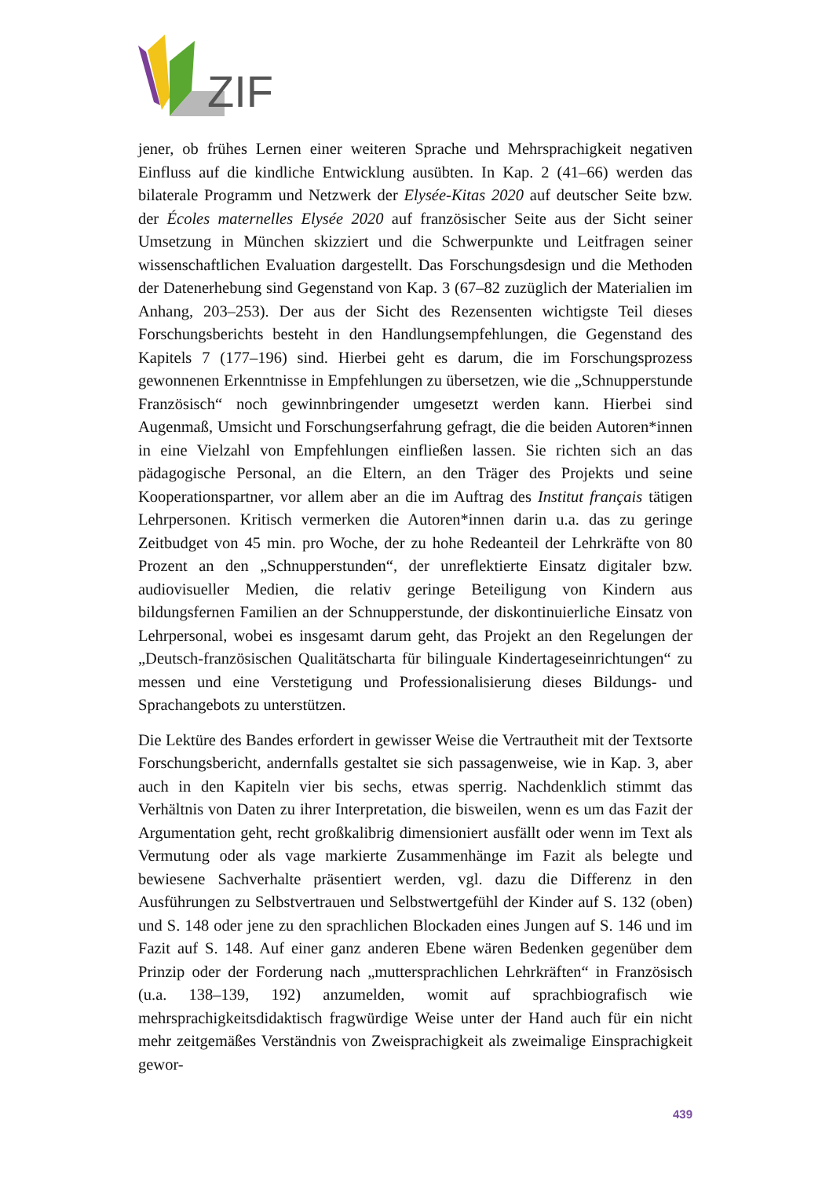ZIF
jener, ob frühes Lernen einer weiteren Sprache und Mehrsprachigkeit negativen Einfluss auf die kindliche Entwicklung ausübten. In Kap. 2 (41–66) werden das bilaterale Programm und Netzwerk der Elysée-Kitas 2020 auf deutscher Seite bzw. der Écoles maternelles Elysée 2020 auf französischer Seite aus der Sicht seiner Umsetzung in München skizziert und die Schwerpunkte und Leitfragen seiner wissenschaftlichen Evaluation dargestellt. Das Forschungsdesign und die Methoden der Datenerhebung sind Gegenstand von Kap. 3 (67–82 zuzüglich der Materialien im Anhang, 203–253). Der aus der Sicht des Rezensenten wichtigste Teil dieses Forschungsberichts besteht in den Handlungsempfehlungen, die Gegenstand des Kapitels 7 (177–196) sind. Hierbei geht es darum, die im Forschungsprozess gewonnenen Erkenntnisse in Empfehlungen zu übersetzen, wie die „Schnupperstunde Französisch“ noch gewinnbringender umgesetzt werden kann. Hierbei sind Augenmaß, Umsicht und Forschungserfahrung gefragt, die die beiden Autoren*innen in eine Vielzahl von Empfehlungen einfließen lassen. Sie richten sich an das pädagogische Personal, an die Eltern, an den Träger des Projekts und seine Kooperationspartner, vor allem aber an die im Auftrag des Institut français tätigen Lehrpersonen. Kritisch vermerken die Autoren*innen darin u.a. das zu geringe Zeitbudget von 45 min. pro Woche, der zu hohe Redeanteil der Lehrkräfte von 80 Prozent an den „Schnupperstunden“, der unreflektierte Einsatz digitaler bzw. audiovisueller Medien, die relativ geringe Beteiligung von Kindern aus bildungsfernen Familien an der Schnupperstunde, der diskontinuierliche Einsatz von Lehrpersonal, wobei es insgesamt darum geht, das Projekt an den Regelungen der „Deutsch-französischen Qualitätscharta für bilinguale Kindertageseinrichtungen“ zu messen und eine Verstetigung und Professionalisierung dieses Bildungs- und Sprachangebots zu unterstützen.
Die Lektüre des Bandes erfordert in gewisser Weise die Vertrautheit mit der Textsorte Forschungsbericht, andernfalls gestaltet sie sich passagenweise, wie in Kap. 3, aber auch in den Kapiteln vier bis sechs, etwas sperrig. Nachdenklich stimmt das Verhältnis von Daten zu ihrer Interpretation, die bisweilen, wenn es um das Fazit der Argumentation geht, recht großkalibrig dimensioniert ausfällt oder wenn im Text als Vermutung oder als vage markierte Zusammenhänge im Fazit als belegte und bewiesene Sachverhalte präsentiert werden, vgl. dazu die Differenz in den Ausführungen zu Selbstvertrauen und Selbstwertgefühl der Kinder auf S. 132 (oben) und S. 148 oder jene zu den sprachlichen Blockaden eines Jungen auf S. 146 und im Fazit auf S. 148. Auf einer ganz anderen Ebene wären Bedenken gegenüber dem Prinzip oder der Forderung nach „muttersprachlichen Lehrkräften“ in Französisch (u.a. 138–139, 192) anzumelden, womit auf sprachbiografisch wie mehrsprachigkeitsdidaktisch fragwürdige Weise unter der Hand auch für ein nicht mehr zeitgemäßes Verständnis von Zweisprachigkeit als zweimalige Einsprachigkeit gewor-
439